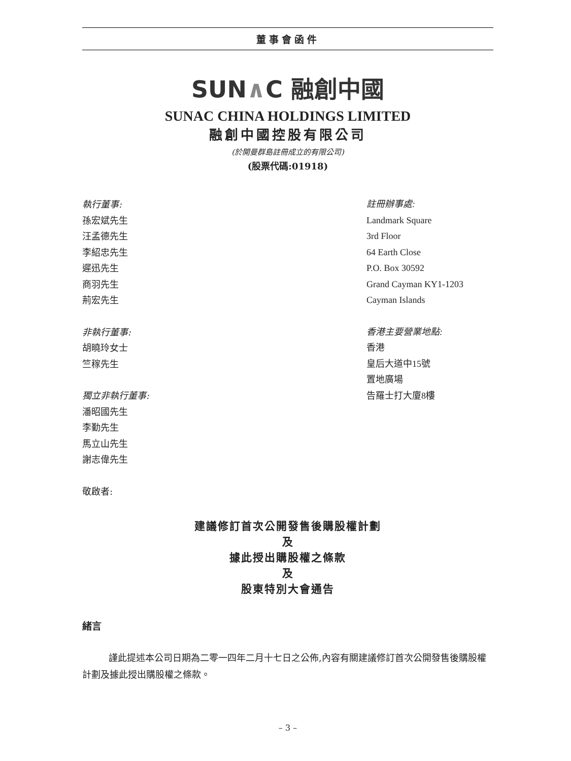董事會函件
SUN∧C 融創中國
SUNAC CHINA HOLDINGS LIMITED
融創中國控股有限公司
(於開曼群島註冊成立的有限公司)
(股票代碼:01918)
執行董事:
孫宏斌先生
汪孟德先生
李紹忠先生
遲迅先生
商羽先生
荊宏先生
非執行董事:
胡曉玲女士
竺稼先生
獨立非執行董事:
潘昭國先生
李勤先生
馬立山先生
謝志偉先生
敬啟者:
註冊辦事處:
Landmark Square
3rd Floor
64 Earth Close
P.O. Box 30592
Grand Cayman KY1-1203
Cayman Islands
香港主要營業地點:
香港
皇后大道中15號
置地廣場
告羅士打大廈8樓
建議修訂首次公開發售後購股權計劃
及
據此授出購股權之條款
及
股東特別大會通告
緒言
謹此提述本公司日期為二零一四年二月十七日之公佈,內容有關建議修訂首次公開發售後購股權計劃及據此授出購股權之條款。
– 3 –